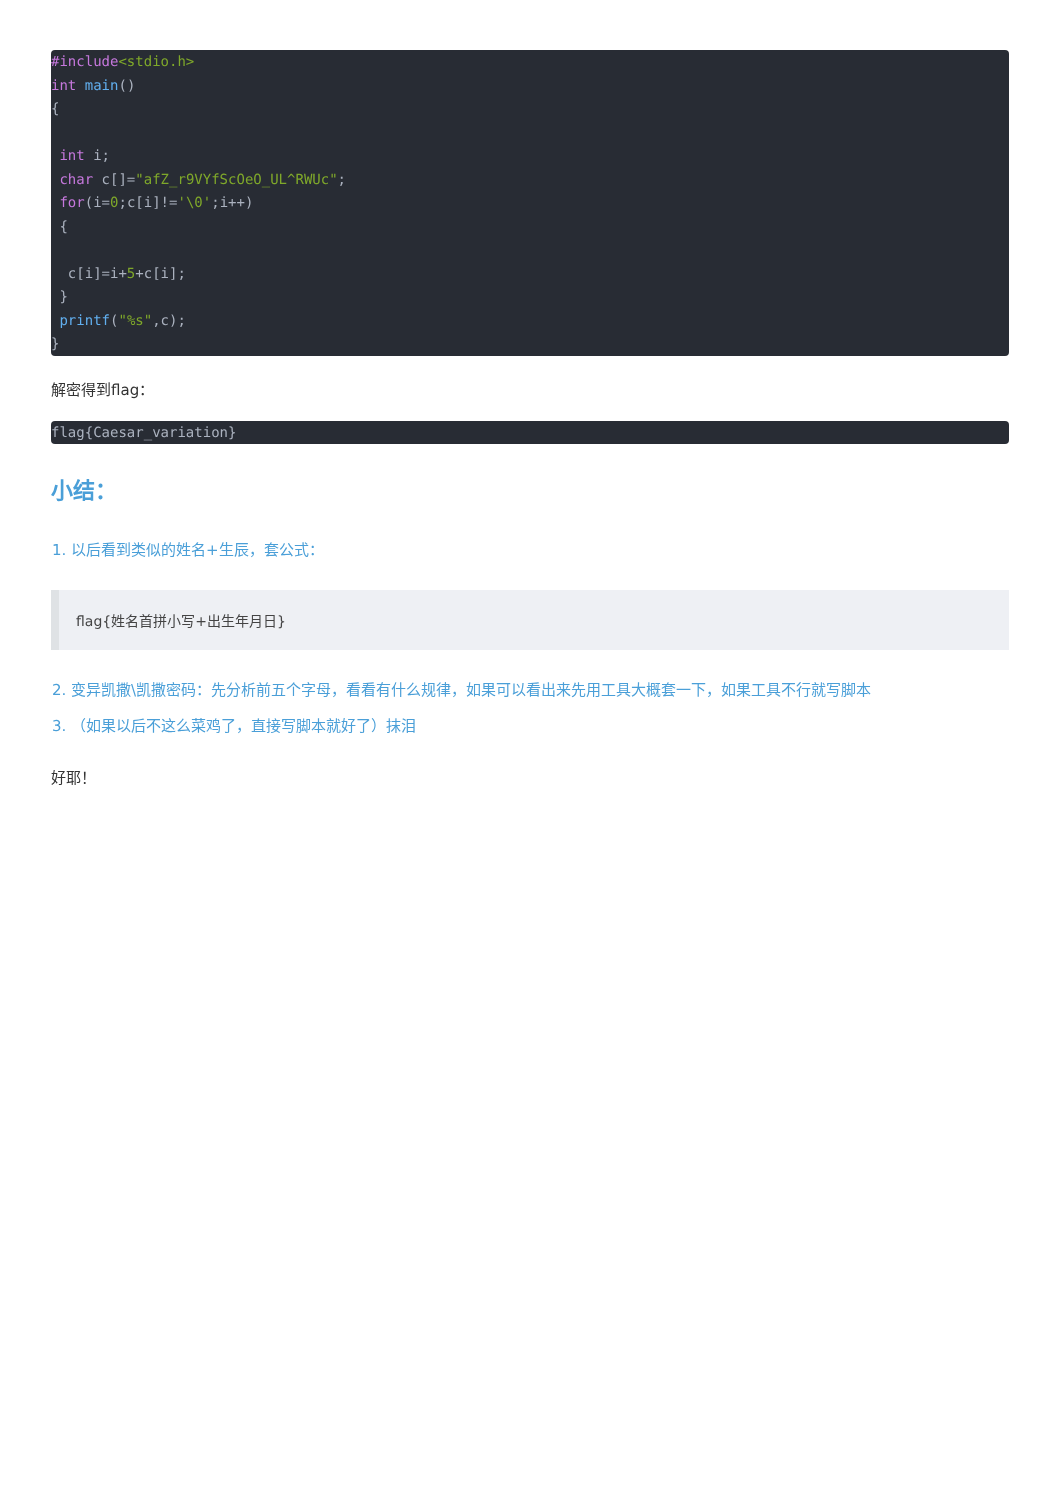#include<stdio.h>
int main()
{

 int i;
 char c[]="afZ_r9VYfScOeO_UL^RWUc";
 for(i=0;c[i]!='\0';i++)
 {

  c[i]=i+5+c[i];
 }
 printf("%s",c);
}
解密得到flag：
flag{Caesar_variation}
小结：
1. 以后看到类似的姓名+生辰，套公式：
flag{姓名首拼小写+出生年月日}
2. 变异凯撒\凯撒密码：先分析前五个字母，看看有什么规律，如果可以看出来先用工具大概套一下，如果工具不行就写脚本
3. （如果以后不这么菜鸡了，直接写脚本就好了）抹泪
好耶！